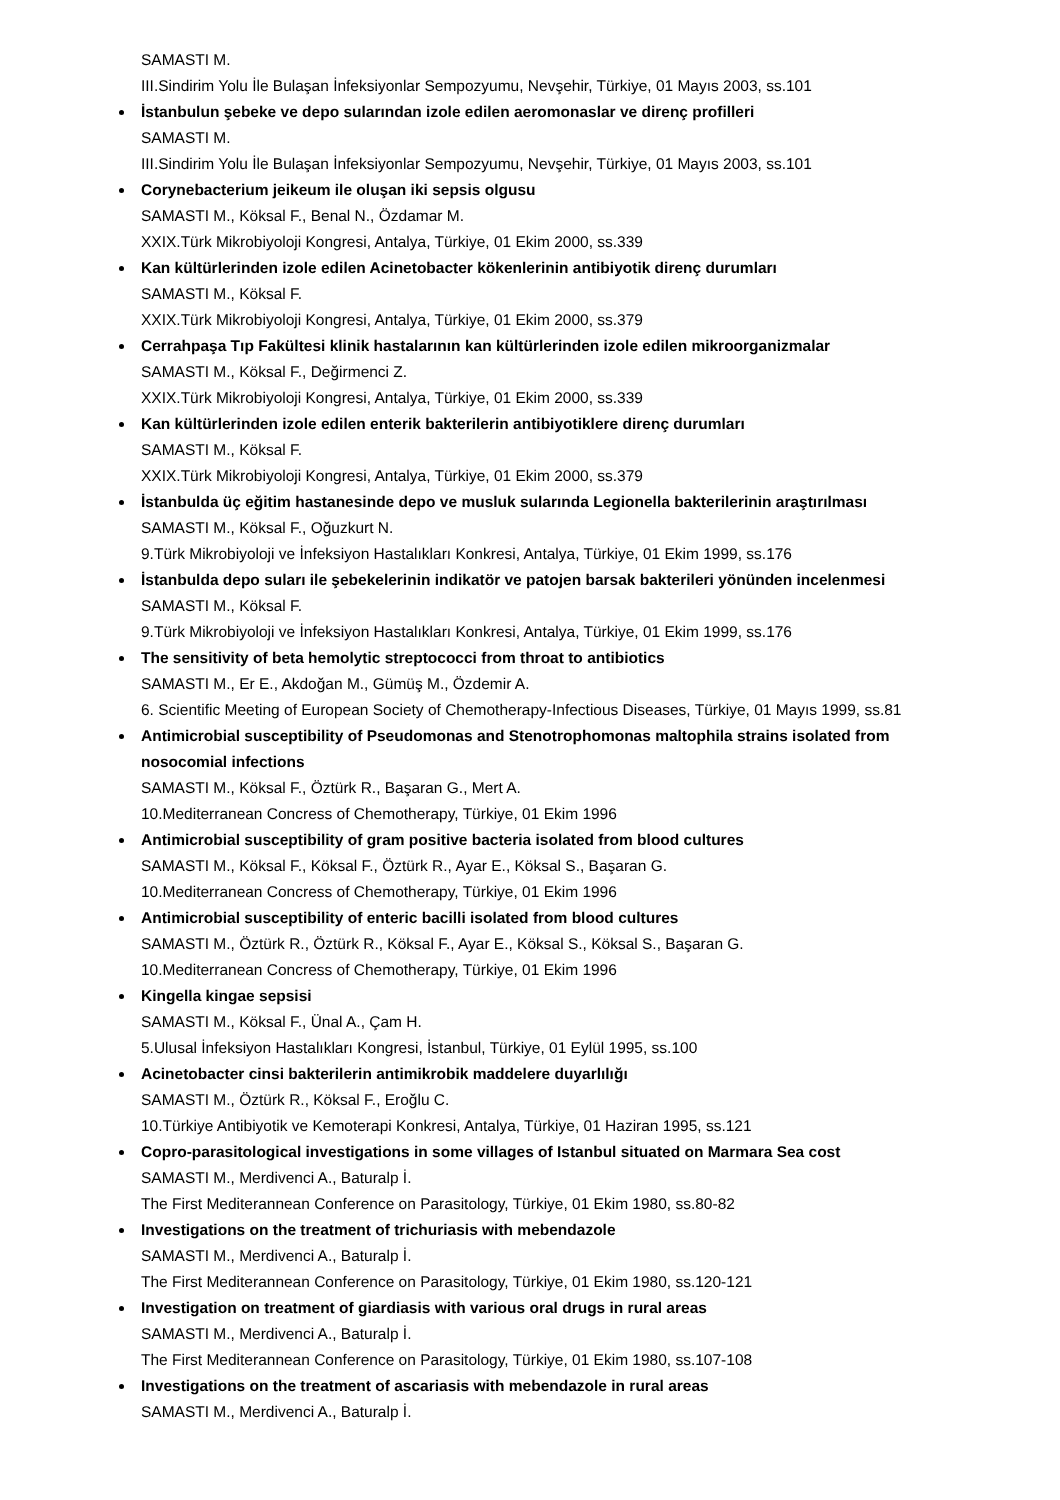SAMASTI M.
III.Sindirim Yolu İle Bulaşan İnfeksiyonlar Sempozyumu, Nevşehir, Türkiye, 01 Mayıs 2003, ss.101
İstanbulun şebeke ve depo sularından izole edilen aeromonaslar ve direnç profilleri
SAMASTI M.
III.Sindirim Yolu İle Bulaşan İnfeksiyonlar Sempozyumu, Nevşehir, Türkiye, 01 Mayıs 2003, ss.101
Corynebacterium jeikeum ile oluşan iki sepsis olgusu
SAMASTI M., Köksal F., Benal N., Özdamar M.
XXIX.Türk Mikrobiyoloji Kongresi, Antalya, Türkiye, 01 Ekim 2000, ss.339
Kan kültürlerinden izole edilen Acinetobacter kökenlerinin antibiyotik direnç durumları
SAMASTI M., Köksal F.
XXIX.Türk Mikrobiyoloji Kongresi, Antalya, Türkiye, 01 Ekim 2000, ss.379
Cerrahpaşa Tıp Fakültesi klinik hastalarının kan kültürlerinden izole edilen mikroorganizmalar
SAMASTI M., Köksal F., Değirmenci Z.
XXIX.Türk Mikrobiyoloji Kongresi, Antalya, Türkiye, 01 Ekim 2000, ss.339
Kan kültürlerinden izole edilen enterik bakterilerin antibiyotiklere direnç durumları
SAMASTI M., Köksal F.
XXIX.Türk Mikrobiyoloji Kongresi, Antalya, Türkiye, 01 Ekim 2000, ss.379
İstanbulda üç eğitim hastanesinde depo ve musluk sularında Legionella bakterilerinin araştırılması
SAMASTI M., Köksal F., Oğuzkurt N.
9.Türk Mikrobiyoloji ve İnfeksiyon Hastalıkları Konkresi, Antalya, Türkiye, 01 Ekim 1999, ss.176
İstanbulda depo suları ile şebekelerinin indikatör ve patojen barsak bakterileri yönünden incelenmesi
SAMASTI M., Köksal F.
9.Türk Mikrobiyoloji ve İnfeksiyon Hastalıkları Konkresi, Antalya, Türkiye, 01 Ekim 1999, ss.176
The sensitivity of beta hemolytic streptococci from throat to antibiotics
SAMASTI M., Er E., Akdoğan M., Gümüş M., Özdemir A.
6. Scientific Meeting of European Society of Chemotherapy-Infectious Diseases, Türkiye, 01 Mayıs 1999, ss.81
Antimicrobial susceptibility of Pseudomonas and Stenotrophomonas maltophila strains isolated from nosocomial infections
SAMASTI M., Köksal F., Öztürk R., Başaran G., Mert A.
10.Mediterranean Concress of Chemotherapy, Türkiye, 01 Ekim 1996
Antimicrobial susceptibility of gram positive bacteria isolated from blood cultures
SAMASTI M., Köksal F., Köksal F., Öztürk R., Ayar E., Köksal S., Başaran G.
10.Mediterranean Concress of Chemotherapy, Türkiye, 01 Ekim 1996
Antimicrobial susceptibility of enteric bacilli isolated from blood cultures
SAMASTI M., Öztürk R., Öztürk R., Köksal F., Ayar E., Köksal S., Köksal S., Başaran G.
10.Mediterranean Concress of Chemotherapy, Türkiye, 01 Ekim 1996
Kingella kingae sepsisi
SAMASTI M., Köksal F., Ünal A., Çam H.
5.Ulusal İnfeksiyon Hastalıkları Kongresi, İstanbul, Türkiye, 01 Eylül 1995, ss.100
Acinetobacter cinsi bakterilerin antimikrobik maddelere duyarlılığı
SAMASTI M., Öztürk R., Köksal F., Eroğlu C.
10.Türkiye Antibiyotik ve Kemoterapi Konkresi, Antalya, Türkiye, 01 Haziran 1995, ss.121
Copro-parasitological investigations in some villages of Istanbul situated on Marmara Sea cost
SAMASTI M., Merdivenci A., Baturalp İ.
The First Mediterannean Conference on Parasitology, Türkiye, 01 Ekim 1980, ss.80-82
Investigations on the treatment of trichuriasis with mebendazole
SAMASTI M., Merdivenci A., Baturalp İ.
The First Mediterannean Conference on Parasitology, Türkiye, 01 Ekim 1980, ss.120-121
Investigation on treatment of giardiasis with various oral drugs in rural areas
SAMASTI M., Merdivenci A., Baturalp İ.
The First Mediterannean Conference on Parasitology, Türkiye, 01 Ekim 1980, ss.107-108
Investigations on the treatment of ascariasis with mebendazole in rural areas
SAMASTI M., Merdivenci A., Baturalp İ.